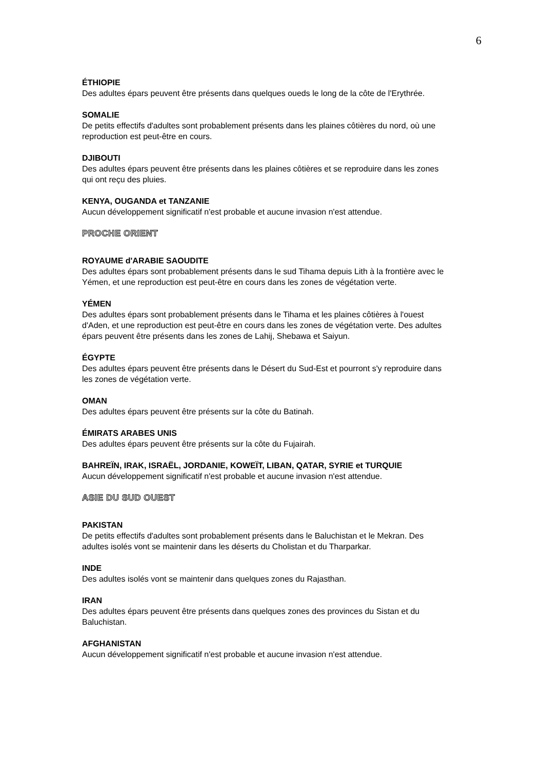6
ÉTHIOPIE
Des adultes épars peuvent être présents dans quelques oueds le long de la côte de l'Erythrée.
SOMALIE
De petits effectifs d'adultes sont probablement présents dans les plaines côtières du nord, où une reproduction est peut-être en cours.
DJIBOUTI
Des adultes épars peuvent être présents dans les plaines côtières et se reproduire dans les zones qui ont reçu des pluies.
KENYA, OUGANDA et TANZANIE
Aucun développement significatif n'est probable et aucune invasion n'est attendue.
PROCHE ORIENT
ROYAUME d'ARABIE SAOUDITE
Des adultes épars sont probablement présents dans le sud Tihama depuis Lith à la frontière avec le Yémen, et une reproduction est peut-être en cours dans les zones de végétation verte.
YÉMEN
Des adultes épars sont probablement présents dans le Tihama et les plaines côtières à l'ouest d'Aden, et une reproduction est peut-être en cours dans les zones de végétation verte. Des adultes épars peuvent être présents dans les zones de Lahij, Shebawa et Saiyun.
ÉGYPTE
Des adultes épars peuvent être présents dans le Désert du Sud-Est et pourront s'y reproduire dans les zones de végétation verte.
OMAN
Des adultes épars peuvent être présents sur la côte du Batinah.
ÉMIRATS ARABES UNIS
Des adultes épars peuvent être présents sur la côte du Fujairah.
BAHREÏN, IRAK, ISRAËL, JORDANIE, KOWEÏT, LIBAN, QATAR, SYRIE et TURQUIE
Aucun développement significatif n'est probable et aucune invasion n'est attendue.
ASIE DU SUD OUEST
PAKISTAN
De petits effectifs d'adultes sont probablement présents dans le Baluchistan et le Mekran. Des adultes isolés vont se maintenir dans les déserts du Cholistan et du Tharparkar.
INDE
Des adultes isolés vont se maintenir dans quelques zones du Rajasthan.
IRAN
Des adultes épars peuvent être présents dans quelques zones des provinces du Sistan et du Baluchistan.
AFGHANISTAN
Aucun développement significatif n'est probable et aucune invasion n'est attendue.